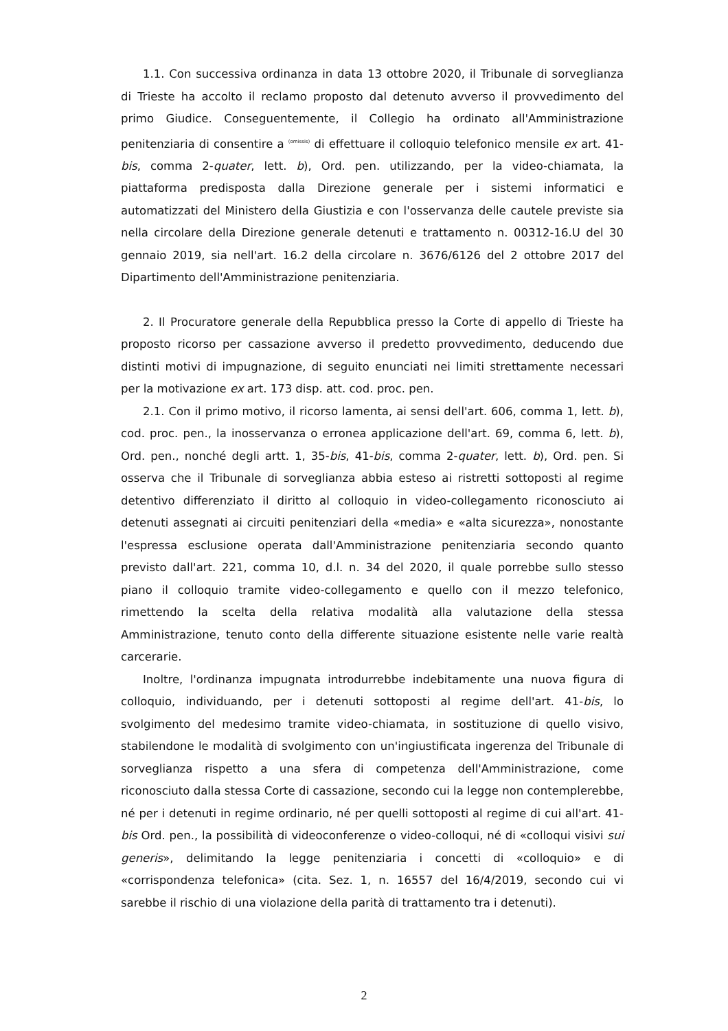1.1. Con successiva ordinanza in data 13 ottobre 2020, il Tribunale di sorveglianza di Trieste ha accolto il reclamo proposto dal detenuto avverso il provvedimento del primo Giudice. Conseguentemente, il Collegio ha ordinato all'Amministrazione penitenziaria di consentire a (omissis) di effettuare il colloquio telefonico mensile ex art. 41-bis, comma 2-quater, lett. b), Ord. pen. utilizzando, per la video-chiamata, la piattaforma predisposta dalla Direzione generale per i sistemi informatici e automatizzati del Ministero della Giustizia e con l'osservanza delle cautele previste sia nella circolare della Direzione generale detenuti e trattamento n. 00312-16.U del 30 gennaio 2019, sia nell'art. 16.2 della circolare n. 3676/6126 del 2 ottobre 2017 del Dipartimento dell'Amministrazione penitenziaria.
2. Il Procuratore generale della Repubblica presso la Corte di appello di Trieste ha proposto ricorso per cassazione avverso il predetto provvedimento, deducendo due distinti motivi di impugnazione, di seguito enunciati nei limiti strettamente necessari per la motivazione ex art. 173 disp. att. cod. proc. pen.
2.1. Con il primo motivo, il ricorso lamenta, ai sensi dell'art. 606, comma 1, lett. b), cod. proc. pen., la inosservanza o erronea applicazione dell'art. 69, comma 6, lett. b), Ord. pen., nonché degli artt. 1, 35-bis, 41-bis, comma 2-quater, lett. b), Ord. pen. Si osserva che il Tribunale di sorveglianza abbia esteso ai ristretti sottoposti al regime detentivo differenziato il diritto al colloquio in video-collegamento riconosciuto ai detenuti assegnati ai circuiti penitenziari della «media» e «alta sicurezza», nonostante l'espressa esclusione operata dall'Amministrazione penitenziaria secondo quanto previsto dall'art. 221, comma 10, d.l. n. 34 del 2020, il quale porrebbe sullo stesso piano il colloquio tramite video-collegamento e quello con il mezzo telefonico, rimettendo la scelta della relativa modalità alla valutazione della stessa Amministrazione, tenuto conto della differente situazione esistente nelle varie realtà carcerarie.
Inoltre, l'ordinanza impugnata introdurrebbe indebitamente una nuova figura di colloquio, individuando, per i detenuti sottoposti al regime dell'art. 41-bis, lo svolgimento del medesimo tramite video-chiamata, in sostituzione di quello visivo, stabilendone le modalità di svolgimento con un'ingiustificata ingerenza del Tribunale di sorveglianza rispetto a una sfera di competenza dell'Amministrazione, come riconosciuto dalla stessa Corte di cassazione, secondo cui la legge non contemplerebbe, né per i detenuti in regime ordinario, né per quelli sottoposti al regime di cui all'art. 41-bis Ord. pen., la possibilità di videoconferenze o video-colloqui, né di «colloqui visivi sui generis», delimitando la legge penitenziaria i concetti di «colloquio» e di «corrispondenza telefonica» (cita. Sez. 1, n. 16557 del 16/4/2019, secondo cui vi sarebbe il rischio di una violazione della parità di trattamento tra i detenuti).
2